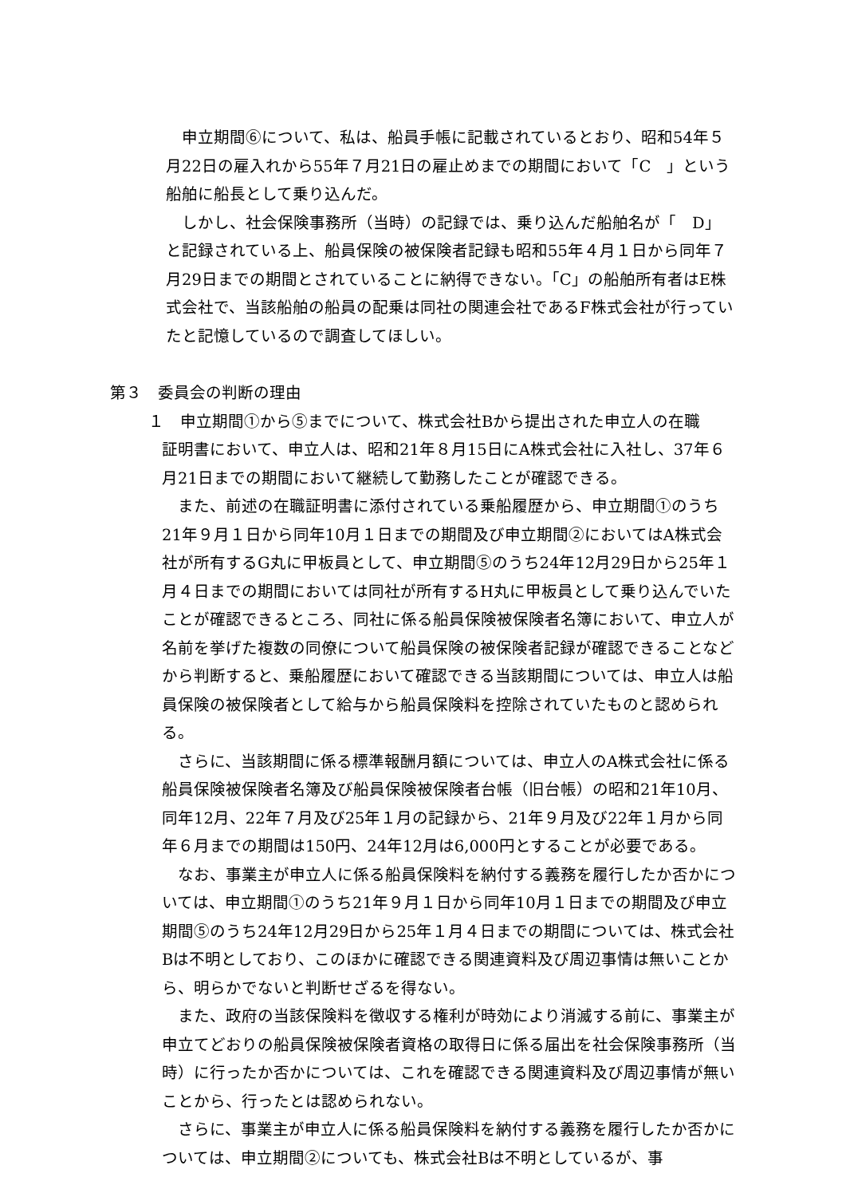申立期間⑥について、私は、船員手帳に記載されているとおり、昭和54年５月22日の雇入れから55年７月21日の雇止めまでの期間において「C　」という船舶に船長として乗り込んだ。
　しかし、社会保険事務所（当時）の記録では、乗り込んだ船舶名が「　D」と記録されている上、船員保険の被保険者記録も昭和55年４月１日から同年７月29日までの期間とされていることに納得できない。「C」の船舶所有者はE株式会社で、当該船舶の船員の配乗は同社の関連会社であるF株式会社が行っていたと記憶しているので調査してほしい。
第３　委員会の判断の理由
１　申立期間①から⑤までについて、株式会社Bから提出された申立人の在職
証明書において、申立人は、昭和21年８月15日にA株式会社に入社し、37年６月21日までの期間において継続して勤務したことが確認できる。
　また、前述の在職証明書に添付されている乗船履歴から、申立期間①のうち21年９月１日から同年10月１日までの期間及び申立期間②においてはA株式会社が所有するG丸に甲板員として、申立期間⑤のうち24年12月29日から25年１月４日までの期間においては同社が所有するH丸に甲板員として乗り込んでいたことが確認できるところ、同社に係る船員保険被保険者名簿において、申立人が名前を挙げた複数の同僚について船員保険の被保険者記録が確認できることなどから判断すると、乗船履歴において確認できる当該期間については、申立人は船員保険の被保険者として給与から船員保険料を控除されていたものと認められる。
　さらに、当該期間に係る標準報酬月額については、申立人のA株式会社に係る船員保険被保険者名簿及び船員保険被保険者台帳（旧台帳）の昭和21年10月、同年12月、22年７月及び25年１月の記録から、21年９月及び22年１月から同年６月までの期間は150円、24年12月は6,000円とすることが必要である。
　なお、事業主が申立人に係る船員保険料を納付する義務を履行したか否かについては、申立期間①のうち21年９月１日から同年10月１日までの期間及び申立期間⑤のうち24年12月29日から25年１月４日までの期間については、株式会社Bは不明としており、このほかに確認できる関連資料及び周辺事情は無いことから、明らかでないと判断せざるを得ない。
　また、政府の当該保険料を徴収する権利が時効により消滅する前に、事業主が申立てどおりの船員保険被保険者資格の取得日に係る届出を社会保険事務所（当時）に行ったか否かについては、これを確認できる関連資料及び周辺事情が無いことから、行ったとは認められない。
　さらに、事業主が申立人に係る船員保険料を納付する義務を履行したか否かについては、申立期間②についても、株式会社Bは不明としているが、事